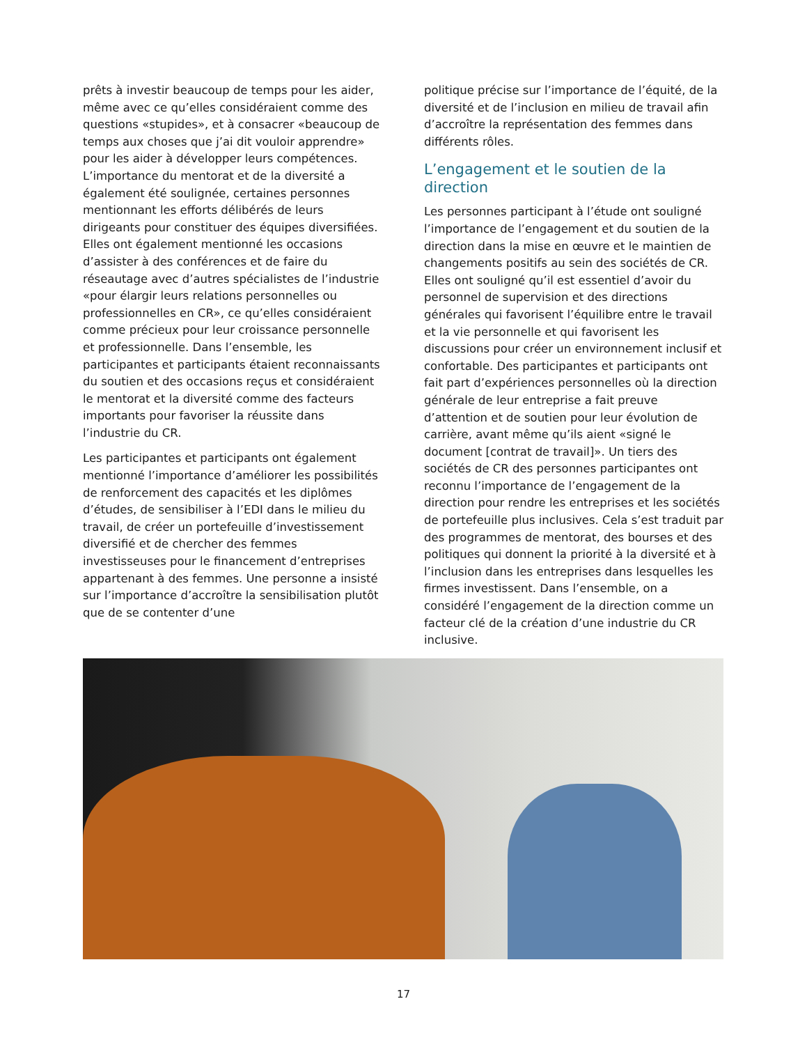prêts à investir beaucoup de temps pour les aider, même avec ce qu’elles considéraient comme des questions «stupides», et à consacrer «beaucoup de temps aux choses que j’ai dit vouloir apprendre» pour les aider à développer leurs compétences. L’importance du mentorat et de la diversité a également été soulignée, certaines personnes mentionnant les efforts délibérés de leurs dirigeants pour constituer des équipes diversifiées. Elles ont également mentionné les occasions d’assister à des conférences et de faire du réseautage avec d’autres spécialistes de l’industrie «pour élargir leurs relations personnelles ou professionnelles en CR», ce qu’elles considéraient comme précieux pour leur croissance personnelle et professionnelle. Dans l’ensemble, les participantes et participants étaient reconnaissants du soutien et des occasions reçus et considéraient le mentorat et la diversité comme des facteurs importants pour favoriser la réussite dans l’industrie du CR.
Les participantes et participants ont également mentionné l’importance d’améliorer les possibilités de renforcement des capacités et les diplômes d’études, de sensibiliser à l’EDI dans le milieu du travail, de créer un portefeuille d’investissement diversifié et de chercher des femmes investisseuses pour le financement d’entreprises appartenant à des femmes. Une personne a insisté sur l’importance d’accroître la sensibilisation plutôt que de se contenter d’une
politique précise sur l’importance de l’équité, de la diversité et de l’inclusion en milieu de travail afin d’accroître la représentation des femmes dans différents rôles.
L’engagement et le soutien de la direction
Les personnes participant à l’étude ont souligné l’importance de l’engagement et du soutien de la direction dans la mise en œuvre et le maintien de changements positifs au sein des sociétés de CR. Elles ont souligné qu’il est essentiel d’avoir du personnel de supervision et des directions générales qui favorisent l’équilibre entre le travail et la vie personnelle et qui favorisent les discussions pour créer un environnement inclusif et confortable. Des participantes et participants ont fait part d’expériences personnelles où la direction générale de leur entreprise a fait preuve d’attention et de soutien pour leur évolution de carrière, avant même qu’ils aient «signé le document [contrat de travail]». Un tiers des sociétés de CR des personnes participantes ont reconnu l’importance de l’engagement de la direction pour rendre les entreprises et les sociétés de portefeuille plus inclusives. Cela s’est traduit par des programmes de mentorat, des bourses et des politiques qui donnent la priorité à la diversité et à l’inclusion dans les entreprises dans lesquelles les firmes investissent. Dans l’ensemble, on a considéré l’engagement de la direction comme un facteur clé de la création d’une industrie du CR inclusive.
17